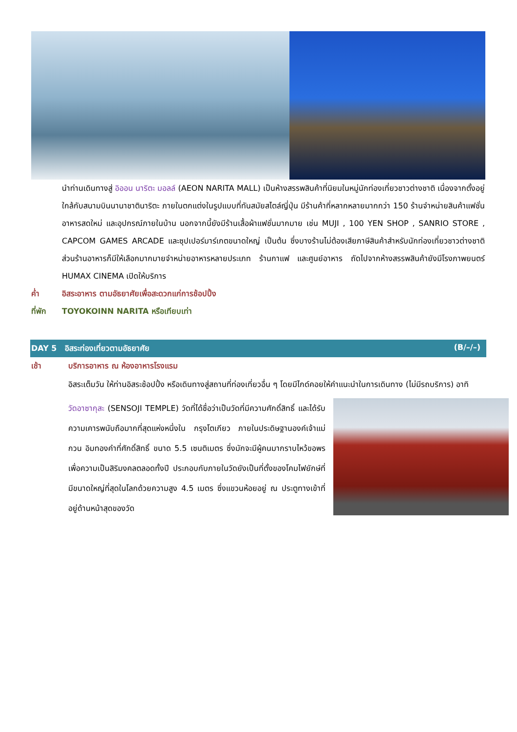นำท่านเดินทางสู่ อิออน นาริตะ มอลล์ (AEON NARITA MALL) เป็นห้างสรรพสินค้าที่นิยมในหมู่นักท่องเที่ยวชาวต่างชาติ เนื่องจากตั้งอยู่ใกล้กับสนามบินนานาชาตินาริตะ ภายในตกแต่งในรูปแบบที่ทันสมัยสไตล์ญี่ปุ่น มีร้านค้าที่หลากหลายมากกว่า 150 ร้านจำหน่ายสินค้าแฟชั่น อาหารสดใหม่ และอุปกรณ์ภายในบ้าน นอกจากนี้ยังมีร้านเสื้อผ้าแฟชั่นมากมาย เช่น MUJI , 100 YEN SHOP , SANRIO STORE , CAPCOM GAMES ARCADE และซุปเปอร์มาร์เกตขนาดใหญ่ เป็นต้น ซึ่งบางร้านไม่ต้องเสียภาษีสินค้าสำหรับนักท่องเที่ยวชาวต่างชาติ ส่วนร้านอาหารก็มีให้เลือกมากมายจำหน่ายอาหารหลายประเภท ร้านกาแฟ และศูนย์อาหาร ถัดไปจากห้างสรรพสินค้ายังมีโรงภาพยนตร์ HUMAX CINEMA เปิดให้บริการ
ค่ำ อิสระอาหาร ตามอัธยาศัยเพื่อสะดวกแก่การช้อปปิ้ง
ที่พัก TOYOKOINN NARITA หรือเทียบเท่า
DAY 5 อิสระท่องเที่ยวตามอัธยาศัย (B/–/–)
เช้า บริการอาหาร ณ ห้องอาหารโรงแรม
อิสระเต็มวัน ให้ท่านอิสระช้อปปิ้ง หรือเดินทางสู่สถานที่ท่องเที่ยวอื่น ๆ โดยมีไกด์คอยให้คำแนะนำในการเดินทาง (ไม่มีรถบริการ) อาทิ
วัดอาซากุสะ (SENSOJI TEMPLE) วัดที่ได้ชื่อว่าเป็นวัดที่มีความศักดิ์สิทธิ์ และได้รับความเคารพนับถือมากที่สุดแห่งหนึ่งใน กรุงโตเกียว ภายในประดิษฐานองค์เจ้าแม่กวน อิมทองคำที่ศักดิ์สิทธิ์ ขนาด 5.5 เซนติเมตร ซึ่งมักจะมีผู้คนมากราบไหว้ขอพรเพื่อความเป็นสิริมงคลตลอดทั้งปี ประกอบกับภายในวัดยังเป็นที่ตั้งของโคมไฟยักษ์ที่มีขนาดใหญ่ที่สุดในโลกด้วยความสูง 4.5 เมตร ซึ่งแขวนห้อยอยู่ ณ ประตูทางเข้าที่อยู่ด้านหน้าสุดของวัด